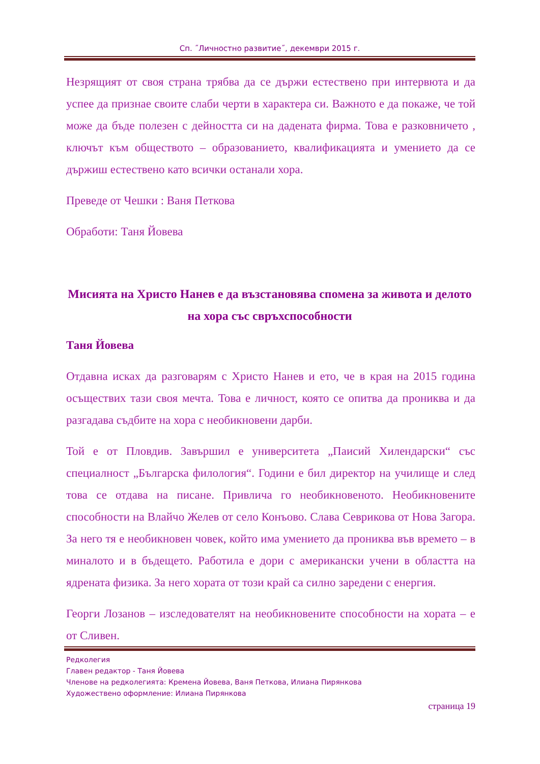Сп. ˝Личностно развитие˝, декември 2015 г.
Незрящият от своя страна трябва да се държи естествено при интервюта и да успее да признае своите слаби черти в характера си. Важното е да покаже, че той може да бъде полезен с дейността си на дадената фирма. Това е разковничето , ключът към обществото – образованието, квалификацията и умението да се държиш естествено като всички останали хора.
Преведе от Чешки : Ваня Петкова
Обработи: Таня Йовева
Мисията на Христо Нанев е да възстановява спомена за живота и делото на хора със свръхспособности
Таня Йовева
Отдавна исках да разговарям с Христо Нанев и ето, че в края на 2015 година осъществих тази своя мечта. Това е личност, която се опитва да прониква и да разгадава съдбите на хора с необикновени дарби.
Той е от Пловдив. Завършил е университета „Паисий Хилендарски“ със специалност „Българска филология“. Години е бил директор на училище и след това се отдава на писане. Привлича го необикновеното. Необикновените способности на Влайчо Желев от село Конъово. Слава Севрикова от Нова Загора. За него тя е необикновен човек, който има умението да прониква във времето – в миналото и в бъдещето. Работила е дори с американски учени в областта на ядрената физика. За него хората от този край са силно заредени с енергия.
Георги Лозанов – изследователят на необикновените способности на хората – е от Сливен.
Редколегия
Главен редактор - Таня Йовева
Членове на редколегията: Кремена Йовева, Ваня Петкова, Илиана Пирянкова
Художествено оформление: Илиана Пирянкова
страница 19